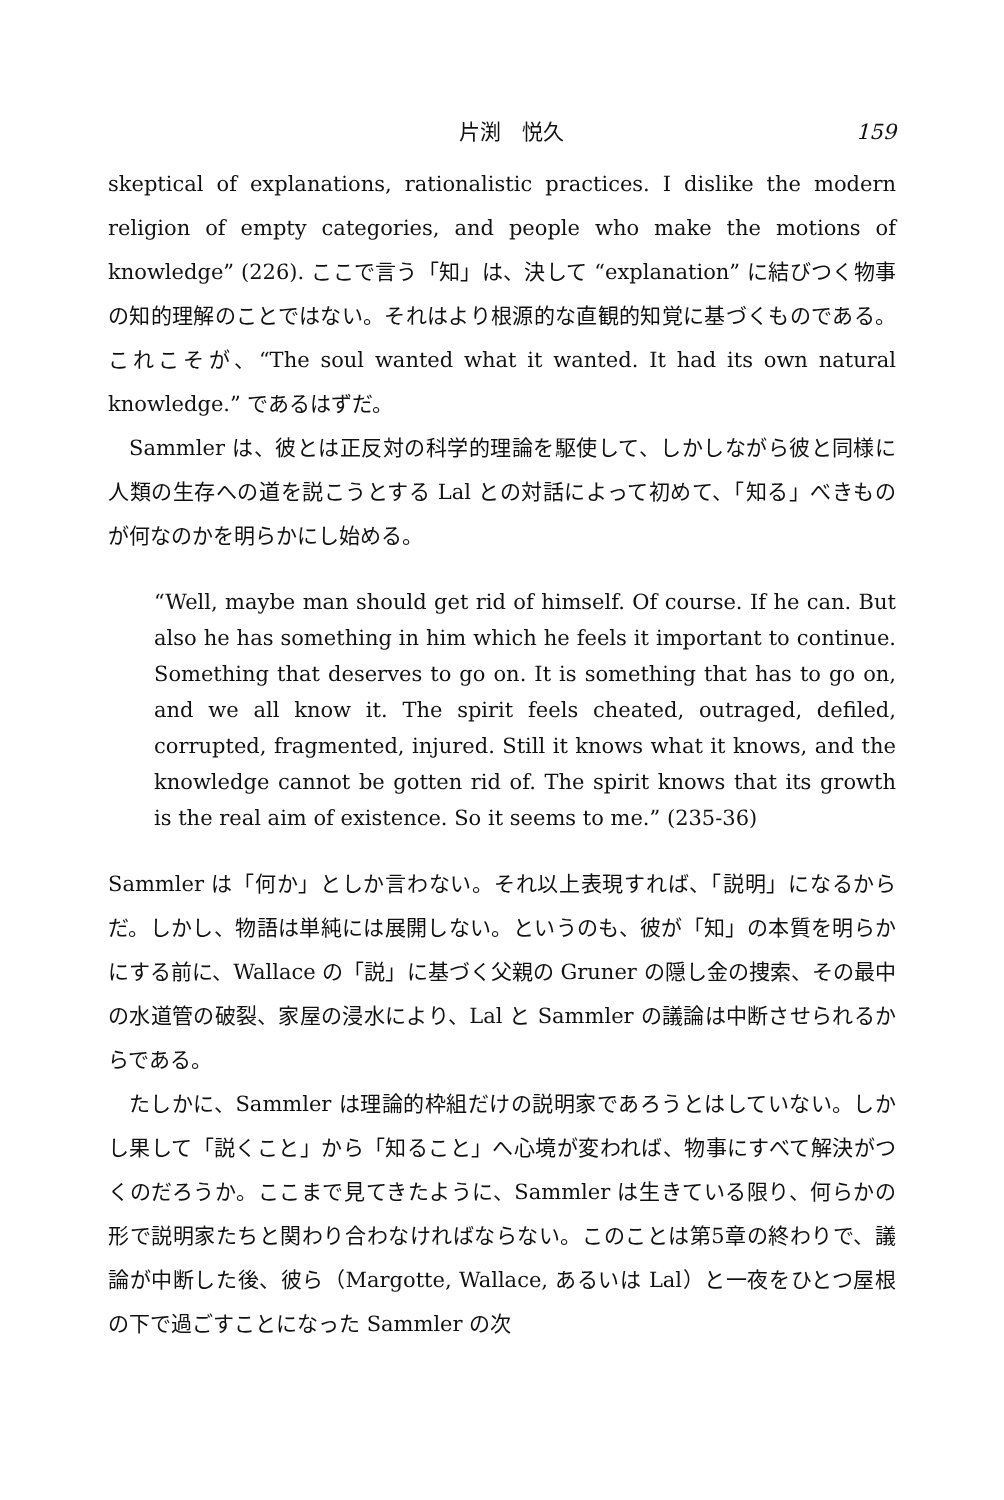片渕　悦久 159
skeptical of explanations, rationalistic practices. I dislike the modern religion of empty categories, and people who make the motions of knowledge” (226). ここで言う「知」は、決して “explanation” に結びつく物事の知的理解のことではない。それはより根源的な直観的知覚に基づくものである。これこそが、“The soul wanted what it wanted. It had its own natural knowledge.” であるはずだ。
Sammler は、彼とは正反対の科学的理論を駆使して、しかしながら彼と同様に人類の生存への道を説こうとする Lal との対話によって初めて、「知る」べきものが何なのかを明らかにし始める。
“Well, maybe man should get rid of himself. Of course. If he can. But also he has something in him which he feels it important to continue. Something that deserves to go on. It is something that has to go on, and we all know it. The spirit feels cheated, outraged, defiled, corrupted, fragmented, injured. Still it knows what it knows, and the knowledge cannot be gotten rid of. The spirit knows that its growth is the real aim of existence. So it seems to me.” (235-36)
Sammler は「何か」としか言わない。それ以上表現すれば、「説明」になるからだ。しかし、物語は単純には展開しない。というのも、彼が「知」の本質を明らかにする前に、Wallace の「説」に基づく父親の Gruner の隠し金の捜索、その最中の水道管の破裂、家屋の浸水により、Lal と Sammler の議論は中断させられるからである。
たしかに、Sammler は理論的枠組だけの説明家であろうとはしていない。しかし果して「説くこと」から「知ること」へ心境が変われば、物事にすべて解決がつくのだろうか。ここまで見てきたように、Sammler は生きている限り、何らかの形で説明家たちと関わり合わなければならない。このことは第5章の終わりで、議論が中断した後、彼ら（Margotte, Wallace, あるいは Lal）と一夜をひとつ屋根の下で過ごすことになった Sammler の次